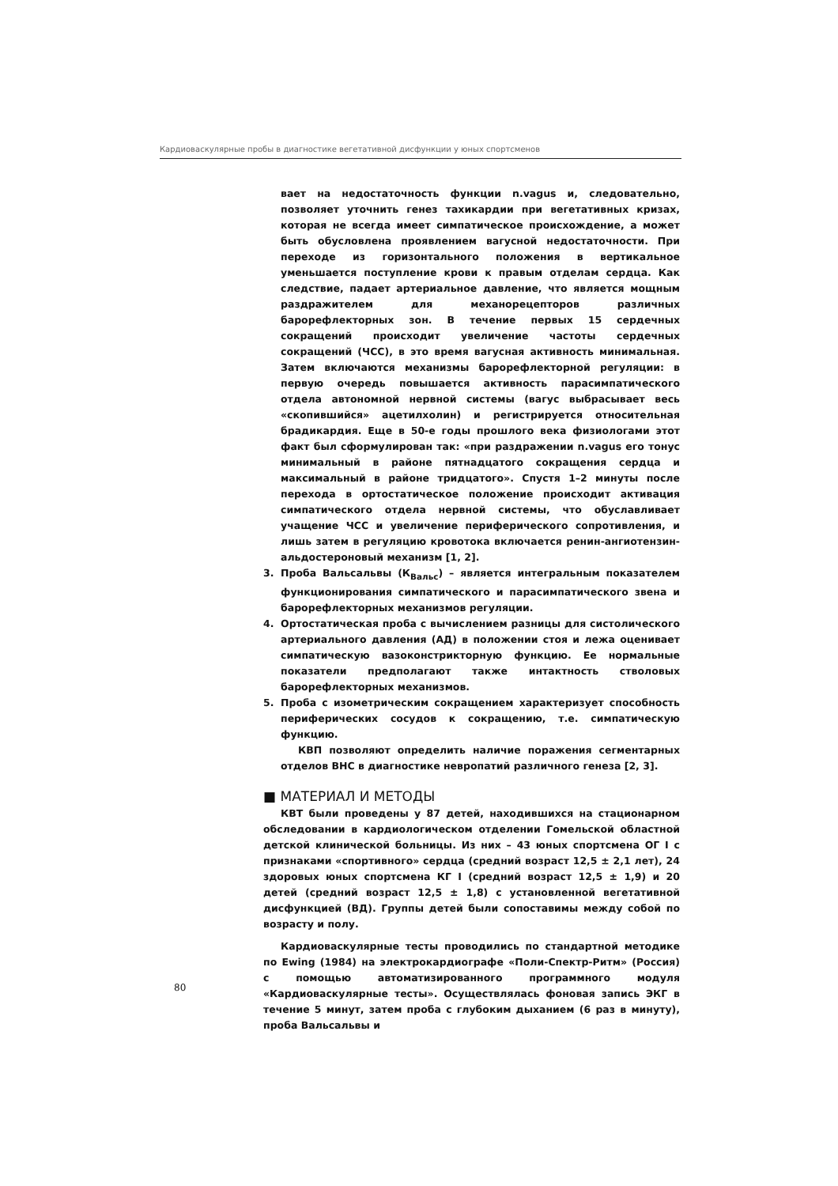Кардиоваскулярные пробы в диагностике вегетативной дисфункции у юных спортсменов
вает на недостаточность функции n.vagus и, следовательно, позволяет уточнить генез тахикардии при вегетативных кризах, которая не всегда имеет симпатическое происхождение, а может быть обусловлена проявлением вагусной недостаточности. При переходе из горизонтального положения в вертикальное уменьшается поступление крови к правым отделам сердца. Как следствие, падает артериальное давление, что является мощным раздражителем для механорецепторов различных барорефлекторных зон. В течение первых 15 сердечных сокращений происходит увеличение частоты сердечных сокращений (ЧСС), в это время вагусная активность минимальная. Затем включаются механизмы барорефлекторной регуляции: в первую очередь повышается активность парасимпатического отдела автономной нервной системы (вагус выбрасывает весь «скопившийся» ацетилхолин) и регистрируется относительная брадикардия. Еще в 50-е годы прошлого века физиологами этот факт был сформулирован так: «при раздражении n.vagus его тонус минимальный в районе пятнадцатого сокращения сердца и максимальный в районе тридцатого». Спустя 1–2 минуты после перехода в ортостатическое положение происходит активация симпатического отдела нервной системы, что обуславливает учащение ЧСС и увеличение периферического сопротивления, и лишь затем в регуляцию кровотока включается ренин-ангиотензин-альдостероновый механизм [1, 2].
3. Проба Вальсальвы (К<sub>Вальс</sub>) – является интегральным показателем функционирования симпатического и парасимпатического звена и барорефлекторных механизмов регуляции.
4. Ортостатическая проба с вычислением разницы для систолического артериального давления (АД) в положении стоя и лежа оценивает симпатическую вазоконстрикторную функцию. Ее нормальные показатели предполагают также интактность стволовых барорефлекторных механизмов.
5. Проба с изометрическим сокращением характеризует способность периферических сосудов к сокращению, т.е. симпатическую функцию.
КВП позволяют определить наличие поражения сегментарных отделов ВНС в диагностике невропатий различного генеза [2, 3].
■ МАТЕРИАЛ И МЕТОДЫ
КВТ были проведены у 87 детей, находившихся на стационарном обследовании в кардиологическом отделении Гомельской областной детской клинической больницы. Из них – 43 юных спортсмена ОГ I с признаками «спортивного» сердца (средний возраст 12,5 ± 2,1 лет), 24 здоровых юных спортсмена КГ I (средний возраст 12,5 ± 1,9) и 20 детей (средний возраст 12,5 ± 1,8) с установленной вегетативной дисфункцией (ВД). Группы детей были сопоставимы между собой по возрасту и полу.
Кардиоваскулярные тесты проводились по стандартной методике по Ewing (1984) на электрокардиографе «Поли-Спектр-Ритм» (Россия) с помощью автоматизированного программного модуля «Кардиоваскулярные тесты». Осуществлялась фоновая запись ЭКГ в течение 5 минут, затем проба с глубоким дыханием (6 раз в минуту), проба Вальсальвы и
80